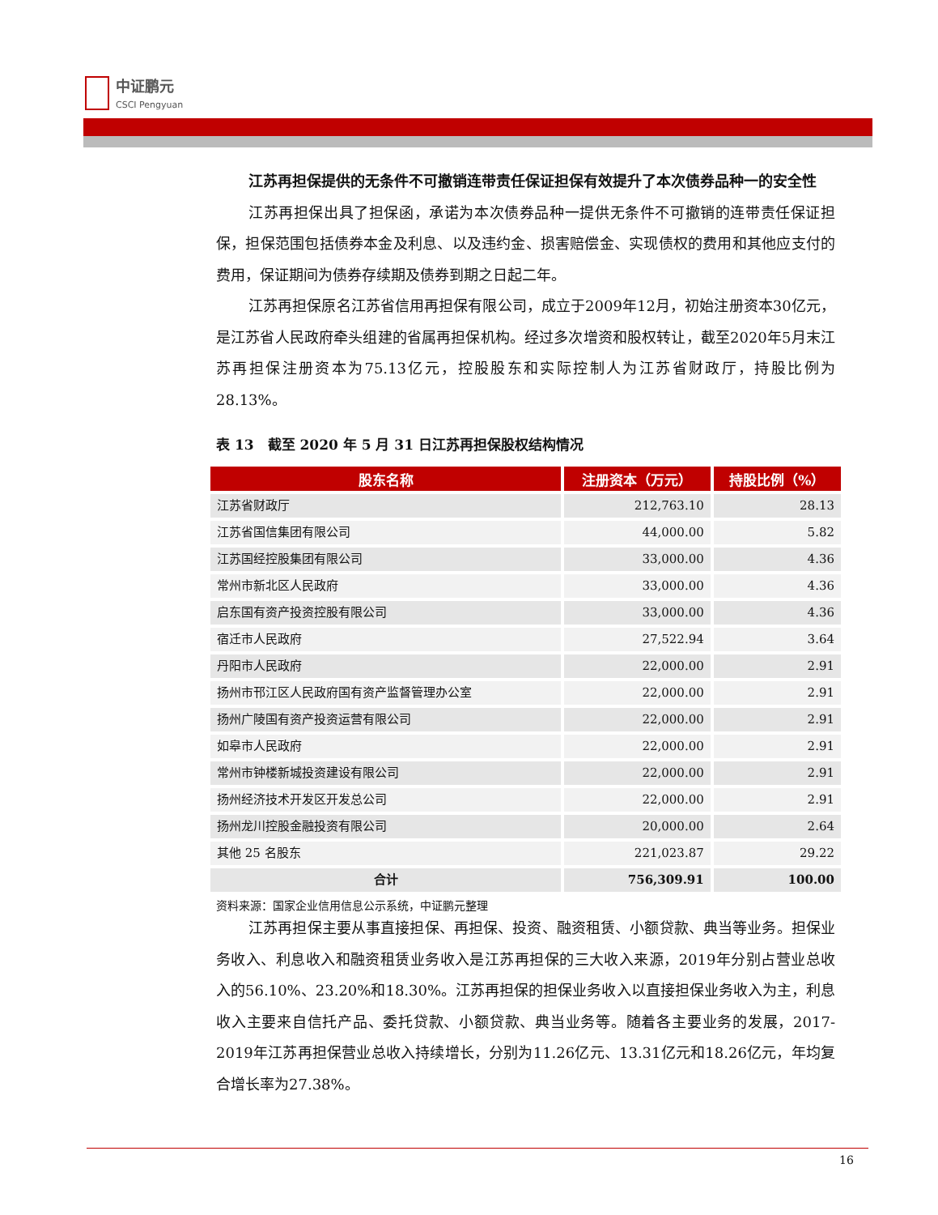中证鹏元
CSCI Pengyuan
江苏再担保提供的无条件不可撤销连带责任保证担保有效提升了本次债券品种一的安全性
江苏再担保出具了担保函，承诺为本次债券品种一提供无条件不可撤销的连带责任保证担保，担保范围包括债券本金及利息、以及违约金、损害赔偿金、实现债权的费用和其他应支付的费用，保证期间为债券存续期及债券到期之日起二年。
江苏再担保原名江苏省信用再担保有限公司，成立于2009年12月，初始注册资本30亿元，是江苏省人民政府牵头组建的省属再担保机构。经过多次增资和股权转让，截至2020年5月末江苏再担保注册资本为75.13亿元，控股股东和实际控制人为江苏省财政厅，持股比例为28.13%。
表 13　截至 2020 年 5 月 31 日江苏再担保股权结构情况
| 股东名称 | 注册资本（万元） | 持股比例（%） |
| --- | --- | --- |
| 江苏省财政厅 | 212,763.10 | 28.13 |
| 江苏省国信集团有限公司 | 44,000.00 | 5.82 |
| 江苏国经控股集团有限公司 | 33,000.00 | 4.36 |
| 常州市新北区人民政府 | 33,000.00 | 4.36 |
| 启东国有资产投资控股有限公司 | 33,000.00 | 4.36 |
| 宿迁市人民政府 | 27,522.94 | 3.64 |
| 丹阳市人民政府 | 22,000.00 | 2.91 |
| 扬州市邗江区人民政府国有资产监督管理办公室 | 22,000.00 | 2.91 |
| 扬州广陵国有资产投资运营有限公司 | 22,000.00 | 2.91 |
| 如皋市人民政府 | 22,000.00 | 2.91 |
| 常州市钟楼新城投资建设有限公司 | 22,000.00 | 2.91 |
| 扬州经济技术开发区开发总公司 | 22,000.00 | 2.91 |
| 扬州龙川控股金融投资有限公司 | 20,000.00 | 2.64 |
| 其他 25 名股东 | 221,023.87 | 29.22 |
| 合计 | 756,309.91 | 100.00 |
资料来源：国家企业信用信息公示系统，中证鹏元整理
江苏再担保主要从事直接担保、再担保、投资、融资租赁、小额贷款、典当等业务。担保业务收入、利息收入和融资租赁业务收入是江苏再担保的三大收入来源，2019年分别占营业总收入的56.10%、23.20%和18.30%。江苏再担保的担保业务收入以直接担保业务收入为主，利息收入主要来自信托产品、委托贷款、小额贷款、典当业务等。随着各主要业务的发展，2017-2019年江苏再担保营业总收入持续增长，分别为11.26亿元、13.31亿元和18.26亿元，年均复合增长率为27.38%。
16